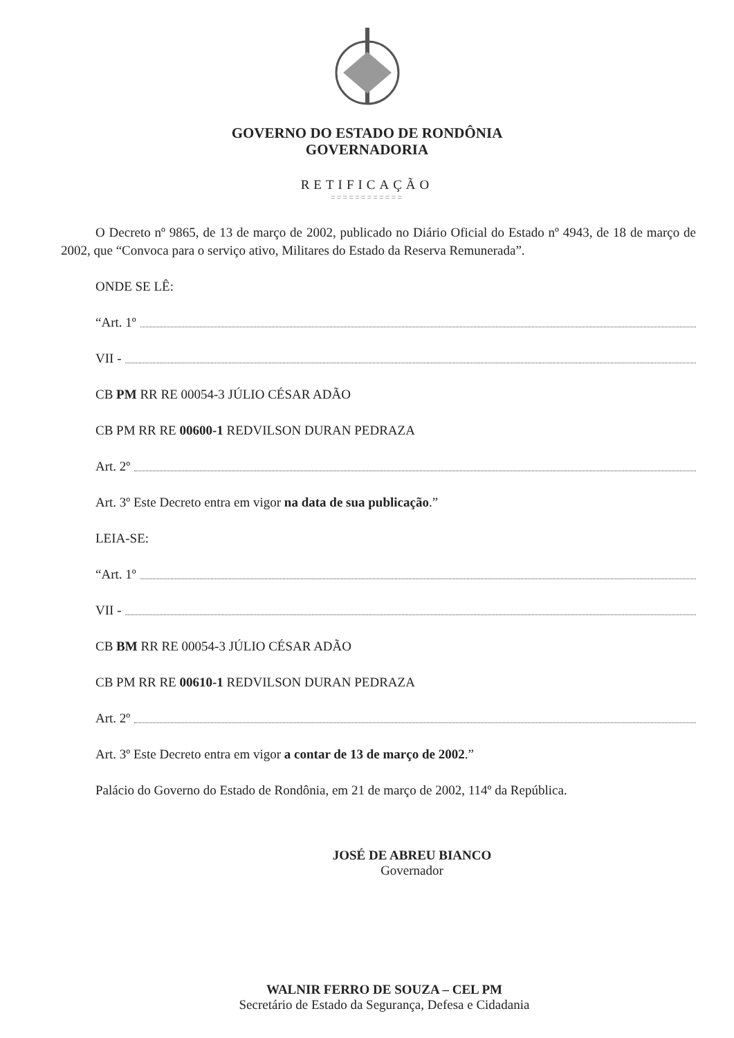GOVERNO DO ESTADO DE RONDÔNIA
GOVERNADORIA
RETIFICAÇÃO
============
O Decreto nº 9865, de 13 de março de 2002, publicado no Diário Oficial do Estado nº 4943, de 18 de março de 2002, que “Convoca para o serviço ativo, Militares do Estado da Reserva Remunerada”.
ONDE SE LÊ:
“Art. 1º
VII -
CB PM RR RE 00054-3 JÚLIO CÉSAR ADÃO
CB PM RR RE 00600-1 REDVILSON DURAN PEDRAZA
Art. 2º
Art. 3º Este Decreto entra em vigor na data de sua publicação.”
LEIA-SE:
“Art. 1º
VII -
CB BM RR RE 00054-3 JÚLIO CÉSAR ADÃO
CB PM RR RE 00610-1 REDVILSON DURAN PEDRAZA
Art. 2º
Art. 3º Este Decreto entra em vigor a contar de 13 de março de 2002.”
Palácio do Governo do Estado de Rondônia, em 21 de março de 2002, 114º da República.
JOSÉ DE ABREU BIANCO
Governador
WALNIR FERRO DE SOUZA – CEL PM
Secretário de Estado da Segurança, Defesa e Cidadania